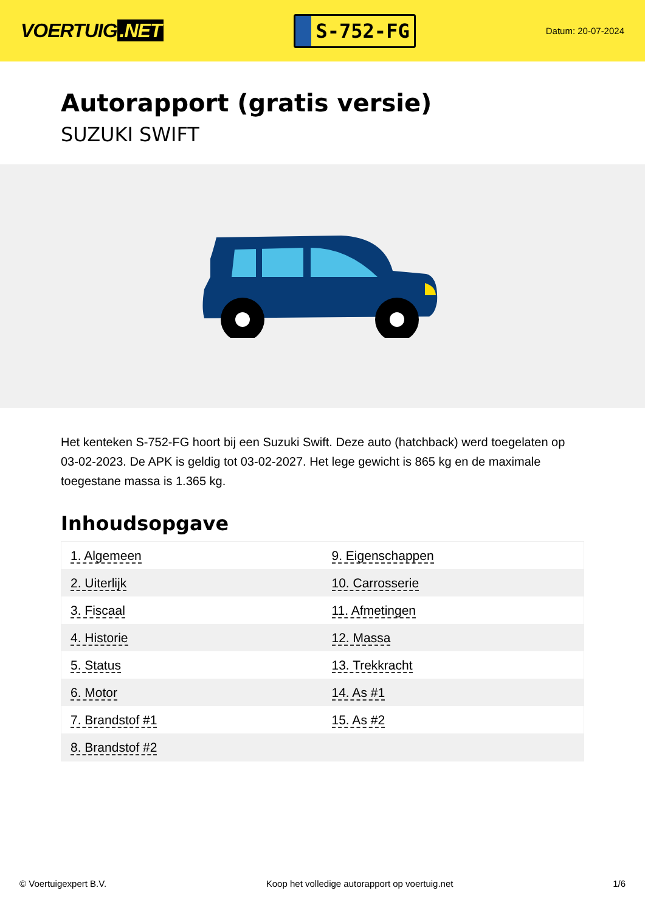VOERTUIG.NET
S-752-FG
Datum: 20-07-2024
Autorapport (gratis versie)
SUZUKI SWIFT
Het kenteken S-752-FG hoort bij een Suzuki Swift. Deze auto (hatchback) werd toegelaten op 03-02-2023. De APK is geldig tot 03-02-2027. Het lege gewicht is 865 kg en de maximale toegestane massa is 1.365 kg.
Inhoudsopgave
| 1. Algemeen | 9. Eigenschappen |
| 2. Uiterlijk | 10. Carrosserie |
| 3. Fiscaal | 11. Afmetingen |
| 4. Historie | 12. Massa |
| 5. Status | 13. Trekkracht |
| 6. Motor | 14. As #1 |
| 7. Brandstof #1 | 15. As #2 |
| 8. Brandstof #2 | |
© Voertuigexpert B.V. Koop het volledige autorapport op voertuig.net 1/6